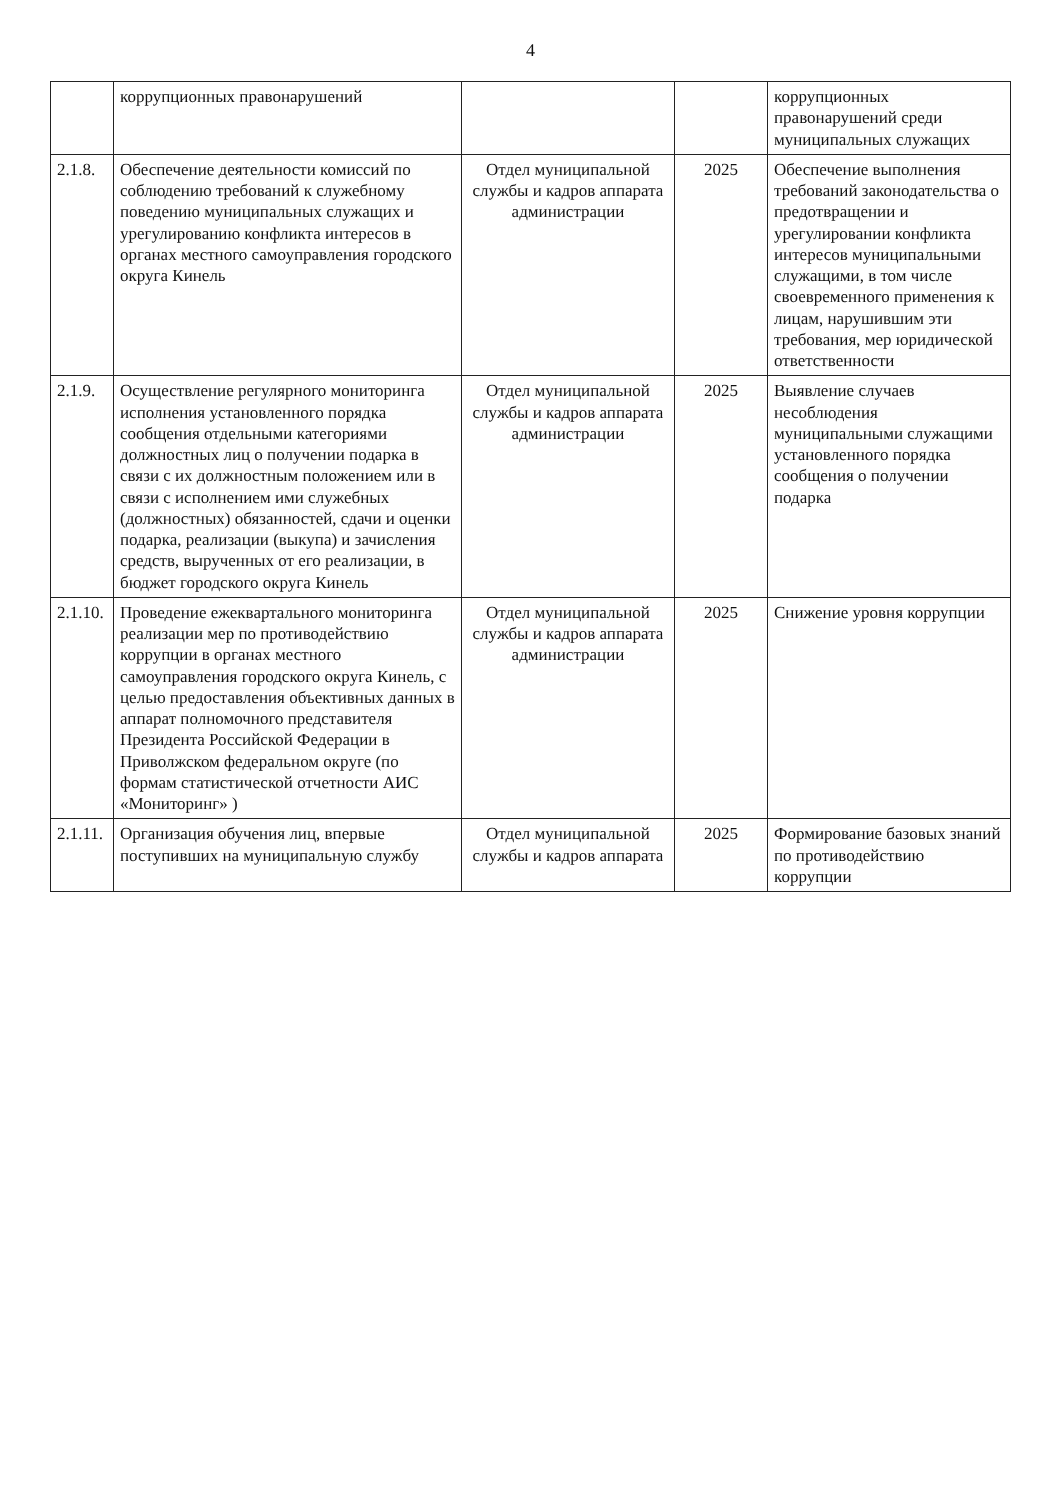4
| | коррупционных правонарушений | | | коррупционных правонарушений среди муниципальных служащих |
| 2.1.8. | Обеспечение деятельности комиссий по соблюдению требований к служебному поведению муниципальных служащих и урегулированию конфликта интересов в органах местного самоуправления городского округа Кинель | Отдел муниципальной службы и кадров аппарата администрации | 2025 | Обеспечение выполнения требований законодательства о предотвращении и урегулировании конфликта интересов муниципальными служащими, в том числе своевременного применения к лицам, нарушившим эти требования, мер юридической ответственности |
| 2.1.9. | Осуществление регулярного мониторинга исполнения установленного порядка сообщения отдельными категориями должностных лиц о получении подарка в связи с их должностным положением или в связи с исполнением ими служебных (должностных) обязанностей, сдачи и оценки подарка, реализации (выкупа) и зачисления средств, вырученных от его реализации, в бюджет городского округа Кинель | Отдел муниципальной службы и кадров аппарата администрации | 2025 | Выявление случаев несоблюдения муниципальными служащими установленного порядка сообщения о получении подарка |
| 2.1.10. | Проведение ежеквартального мониторинга реализации мер по противодействию коррупции в органах местного самоуправления городского округа Кинель, с целью предоставления объективных данных в аппарат полномочного представителя Президента Российской Федерации в Приволжском федеральном округе (по формам статистической отчетности АИС «Мониторинг» ) | Отдел муниципальной службы и кадров аппарата администрации | 2025 | Снижение уровня коррупции |
| 2.1.11. | Организация обучения лиц, впервые поступивших на муниципальную службу | Отдел муниципальной службы и кадров аппарата | 2025 | Формирование базовых знаний по противодействию коррупции |